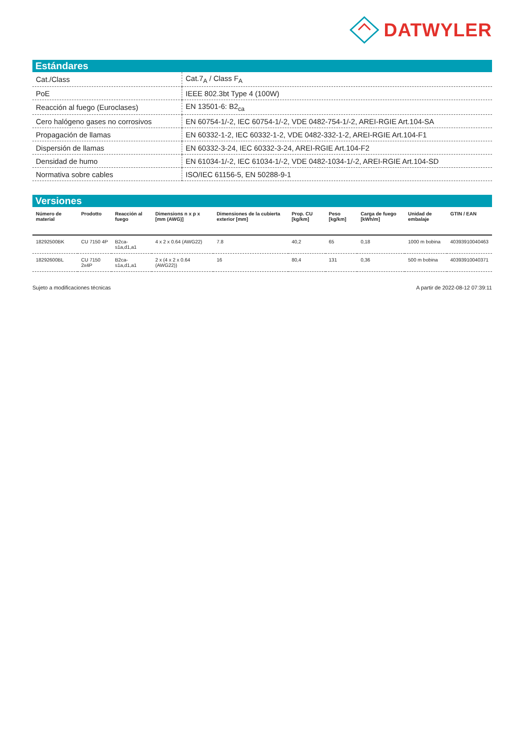DATWYLER
Estándares
| Cat./Class | Cat.7<sub>A</sub> / Class F<sub>A</sub> |
| PoE | IEEE 802.3bt Type 4 (100W) |
| Reacción al fuego (Euroclases) | EN 13501-6: B2<sub>ca</sub> |
| Cero halógeno gases no corrosivos | EN 60754-1/-2, IEC 60754-1/-2, VDE 0482-754-1/-2, AREI-RGIE Art.104-SA |
| Propagación de llamas | EN 60332-1-2, IEC 60332-1-2, VDE 0482-332-1-2, AREI-RGIE Art.104-F1 |
| Dispersión de llamas | EN 60332-3-24, IEC 60332-3-24, AREI-RGIE Art.104-F2 |
| Densidad de humo | EN 61034-1/-2, IEC 61034-1/-2, VDE 0482-1034-1/-2, AREI-RGIE Art.104-SD |
| Normativa sobre cables | ISO/IEC 61156-5, EN 50288-9-1 |
Versiones
| Número de material | Prodotto | Reacción al fuego | Dimensions n x p x [mm (AWG)] | Dimensiones de la cubierta exterior [mm] | Prop. CU [kg/km] | Peso [kg/km] | Carga de fuego [kWh/m] | Unidad de embalaje | GTIN / EAN |
| --- | --- | --- | --- | --- | --- | --- | --- | --- | --- |
| 18292500BK | CU 7150 4P | B2ca-s1a,d1,a1 | 4 x 2 x 0.64 (AWG22) | 7.8 | 40,2 | 65 | 0,18 | 1000 m bobina | 40393910040463 |
| 18292600BL | CU 7150 2x4P | B2ca-s1a,d1,a1 | 2 x (4 x 2 x 0.64 (AWG22)) | 16 | 80,4 | 131 | 0,36 | 500 m bobina | 40393910040371 |
Sujeto a modificaciones técnicas A partir de 2022-08-12 07:39:11